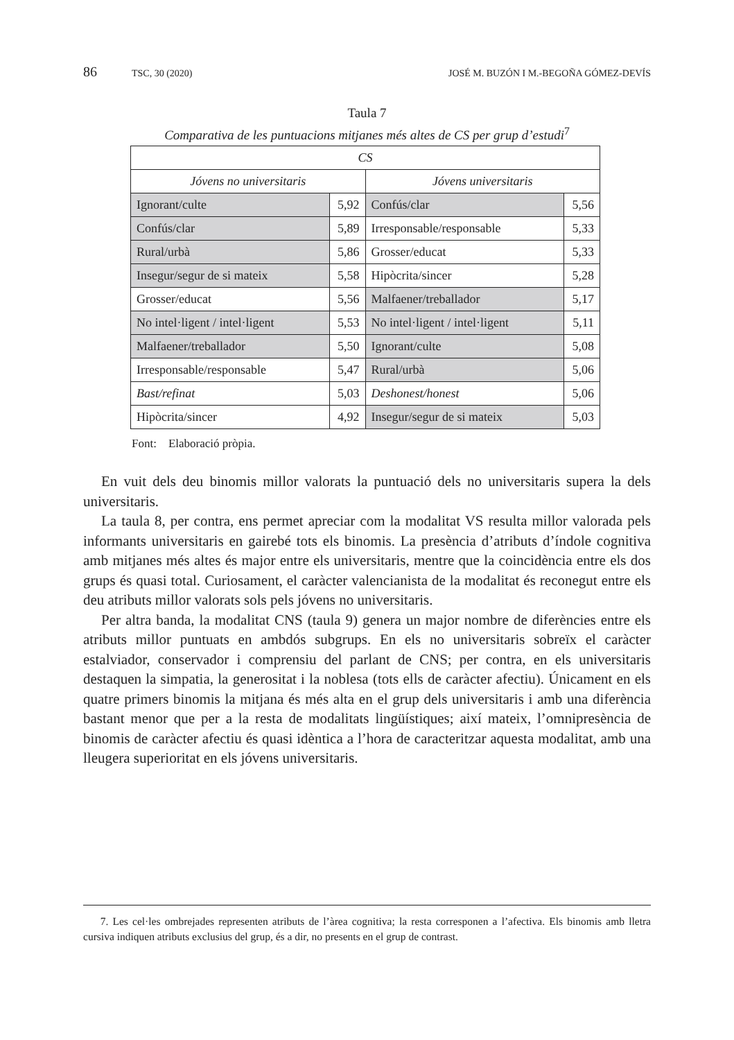86 TSC, 30 (2020) JOSÉ M. BUZÓN I M.-BEGOÑA GÓMEZ-DEVÍS
Taula 7
Comparativa de les puntuacions mitjanes més altes de CS per grup d’estudi<sup>7</sup>
| CS | | | |
| --- | --- | --- | --- |
| Jóvens no universitaris | | Jóvens universitaris | |
| Ignorant/culte | 5,92 | Confús/clar | 5,56 |
| Confús/clar | 5,89 | Irresponsable/responsable | 5,33 |
| Rural/urbà | 5,86 | Grosser/educat | 5,33 |
| Insegur/segur de si mateix | 5,58 | Hipòcrita/sincer | 5,28 |
| Grosser/educat | 5,56 | Malfaener/treballador | 5,17 |
| No intel·ligent / intel·ligent | 5,53 | No intel·ligent / intel·ligent | 5,11 |
| Malfaener/treballador | 5,50 | Ignorant/culte | 5,08 |
| Irresponsable/responsable | 5,47 | Rural/urbà | 5,06 |
| Bast/refinat | 5,03 | Deshonest/honest | 5,06 |
| Hipòcrita/sincer | 4,92 | Insegur/segur de si mateix | 5,03 |
Font: Elaboració pròpia.
En vuit dels deu binomis millor valorats la puntuació dels no universitaris supera la dels universitaris.
La taula 8, per contra, ens permet apreciar com la modalitat VS resulta millor valorada pels informants universitaris en gairebé tots els binomis. La presència d’atributs d’índole cognitiva amb mitjanes més altes és major entre els universitaris, mentre que la coincidència entre els dos grups és quasi total. Curiosament, el caràcter valencianista de la modalitat és reconegut entre els deu atributs millor valorats sols pels jóvens no universitaris.
Per altra banda, la modalitat CNS (taula 9) genera un major nombre de diferències entre els atributs millor puntuats en ambdós subgrups. En els no universitaris sobreïx el caràcter estalviador, conservador i comprensiu del parlant de CNS; per contra, en els universitaris destaquen la simpatia, la generositat i la noblesa (tots ells de caràcter afectiu). Únicament en els quatre primers binomis la mitjana és més alta en el grup dels universitaris i amb una diferència bastant menor que per a la resta de modalitats lingüístiques; així mateix, l’omnipresència de binomis de caràcter afectiu és quasi idèntica a l’hora de caracteritzar aquesta modalitat, amb una lleugera superioritat en els jóvens universitaris.
7. Les cel·les ombrejades representen atributs de l’àrea cognitiva; la resta corresponen a l’afectiva. Els binomis amb lletra cursiva indiquen atributs exclusius del grup, és a dir, no presents en el grup de contrast.